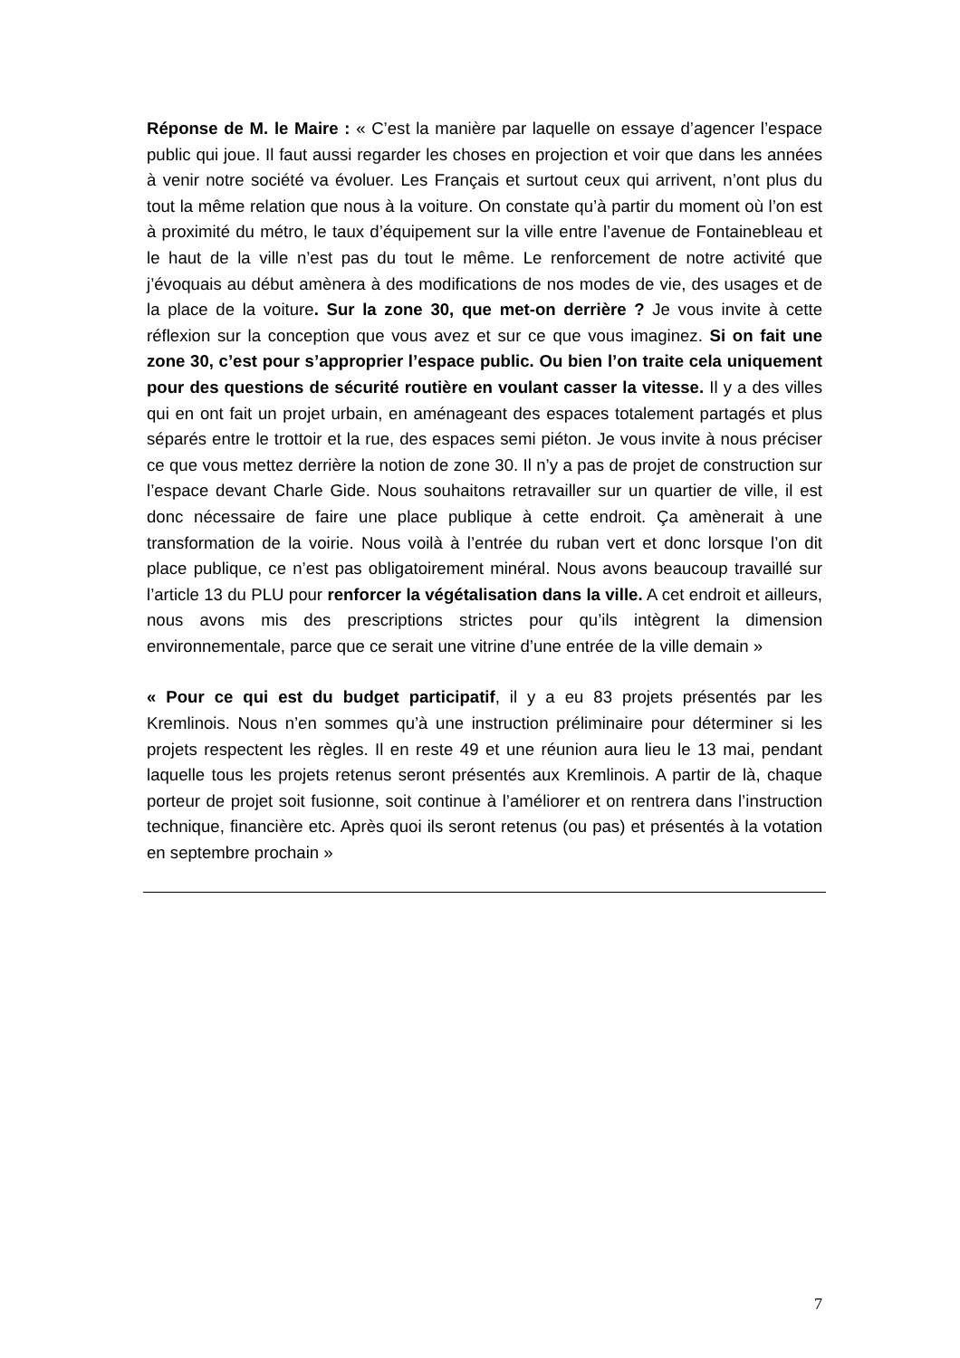Réponse de M. le Maire : « C’est la manière par laquelle on essaye d’agencer l’espace public qui joue. Il faut aussi regarder les choses en projection et voir que dans les années à venir notre société va évoluer. Les Français et surtout ceux qui arrivent, n’ont plus du tout la même relation que nous à la voiture. On constate qu’à partir du moment où l’on est à proximité du métro, le taux d’équipement sur la ville entre l’avenue de Fontainebleau et le haut de la ville n’est pas du tout le même. Le renforcement de notre activité que j’évoquais au début amènera à des modifications de nos modes de vie, des usages et de la place de la voiture. Sur la zone 30, que met-on derrière ? Je vous invite à cette réflexion sur la conception que vous avez et sur ce que vous imaginez. Si on fait une zone 30, c’est pour s’approprier l’espace public. Ou bien l’on traite cela uniquement pour des questions de sécurité routière en voulant casser la vitesse. Il y a des villes qui en ont fait un projet urbain, en aménageant des espaces totalement partagés et plus séparés entre le trottoir et la rue, des espaces semi piéton. Je vous invite à nous préciser ce que vous mettez derrière la notion de zone 30. Il n’y a pas de projet de construction sur l’espace devant Charle Gide. Nous souhaitons retravailler sur un quartier de ville, il est donc nécessaire de faire une place publique à cette endroit. Ça amènerait à une transformation de la voirie. Nous voilà à l’entrée du ruban vert et donc lorsque l’on dit place publique, ce n’est pas obligatoirement minéral. Nous avons beaucoup travaillé sur l’article 13 du PLU pour renforcer la végétalisation dans la ville. A cet endroit et ailleurs, nous avons mis des prescriptions strictes pour qu’ils intègrent la dimension environnementale, parce que ce serait une vitrine d’une entrée de la ville demain »
« Pour ce qui est du budget participatif, il y a eu 83 projets présentés par les Kremlinois. Nous n’en sommes qu’à une instruction préliminaire pour déterminer si les projets respectent les règles. Il en reste 49 et une réunion aura lieu le 13 mai, pendant laquelle tous les projets retenus seront présentés aux Kremlinois. A partir de là, chaque porteur de projet soit fusionne, soit continue à l’améliorer et on rentrera dans l’instruction technique, financière etc. Après quoi ils seront retenus (ou pas) et présentés à la votation en septembre prochain »
7